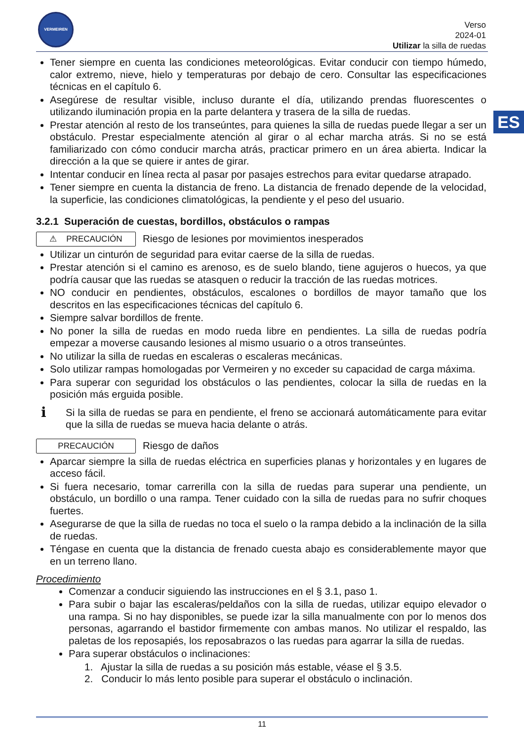VERMEIREN
Verso
2024-01
Utilizar la silla de ruedas
ES
Tener siempre en cuenta las condiciones meteorológicas. Evitar conducir con tiempo húmedo, calor extremo, nieve, hielo y temperaturas por debajo de cero. Consultar las especificaciones técnicas en el capítulo 6.
Asegúrese de resultar visible, incluso durante el día, utilizando prendas fluorescentes o utilizando iluminación propia en la parte delantera y trasera de la silla de ruedas.
Prestar atención al resto de los transeúntes, para quienes la silla de ruedas puede llegar a ser un obstáculo. Prestar especialmente atención al girar o al echar marcha atrás. Si no se está familiarizado con cómo conducir marcha atrás, practicar primero en un área abierta. Indicar la dirección a la que se quiere ir antes de girar.
Intentar conducir en línea recta al pasar por pasajes estrechos para evitar quedarse atrapado.
Tener siempre en cuenta la distancia de freno. La distancia de frenado depende de la velocidad, la superficie, las condiciones climatológicas, la pendiente y el peso del usuario.
3.2.1 Superación de cuestas, bordillos, obstáculos o rampas
⚠ PRECAUCIÓN
Riesgo de lesiones por movimientos inesperados
Utilizar un cinturón de seguridad para evitar caerse de la silla de ruedas.
Prestar atención si el camino es arenoso, es de suelo blando, tiene agujeros o huecos, ya que podría causar que las ruedas se atasquen o reducir la tracción de las ruedas motrices.
NO conducir en pendientes, obstáculos, escalones o bordillos de mayor tamaño que los descritos en las especificaciones técnicas del capítulo 6.
Siempre salvar bordillos de frente.
No poner la silla de ruedas en modo rueda libre en pendientes. La silla de ruedas podría empezar a moverse causando lesiones al mismo usuario o a otros transeúntes.
No utilizar la silla de ruedas en escaleras o escaleras mecánicas.
Solo utilizar rampas homologadas por Vermeiren y no exceder su capacidad de carga máxima.
Para superar con seguridad los obstáculos o las pendientes, colocar la silla de ruedas en la posición más erguida posible.
i
Si la silla de ruedas se para en pendiente, el freno se accionará automáticamente para evitar que la silla de ruedas se mueva hacia delante o atrás.
PRECAUCIÓN
Riesgo de daños
Aparcar siempre la silla de ruedas eléctrica en superficies planas y horizontales y en lugares de acceso fácil.
Si fuera necesario, tomar carrerilla con la silla de ruedas para superar una pendiente, un obstáculo, un bordillo o una rampa. Tener cuidado con la silla de ruedas para no sufrir choques fuertes.
Asegurarse de que la silla de ruedas no toca el suelo o la rampa debido a la inclinación de la silla de ruedas.
Téngase en cuenta que la distancia de frenado cuesta abajo es considerablemente mayor que en un terreno llano.
Procedimiento
Comenzar a conducir siguiendo las instrucciones en el § 3.1, paso 1.
Para subir o bajar las escaleras/peldaños con la silla de ruedas, utilizar equipo elevador o una rampa. Si no hay disponibles, se puede izar la silla manualmente con por lo menos dos personas, agarrando el bastidor firmemente con ambas manos. No utilizar el respaldo, las paletas de los reposapiés, los reposabrazos o las ruedas para agarrar la silla de ruedas.
Para superar obstáculos o inclinaciones:
1. Ajustar la silla de ruedas a su posición más estable, véase el § 3.5.
2. Conducir lo más lento posible para superar el obstáculo o inclinación.
11